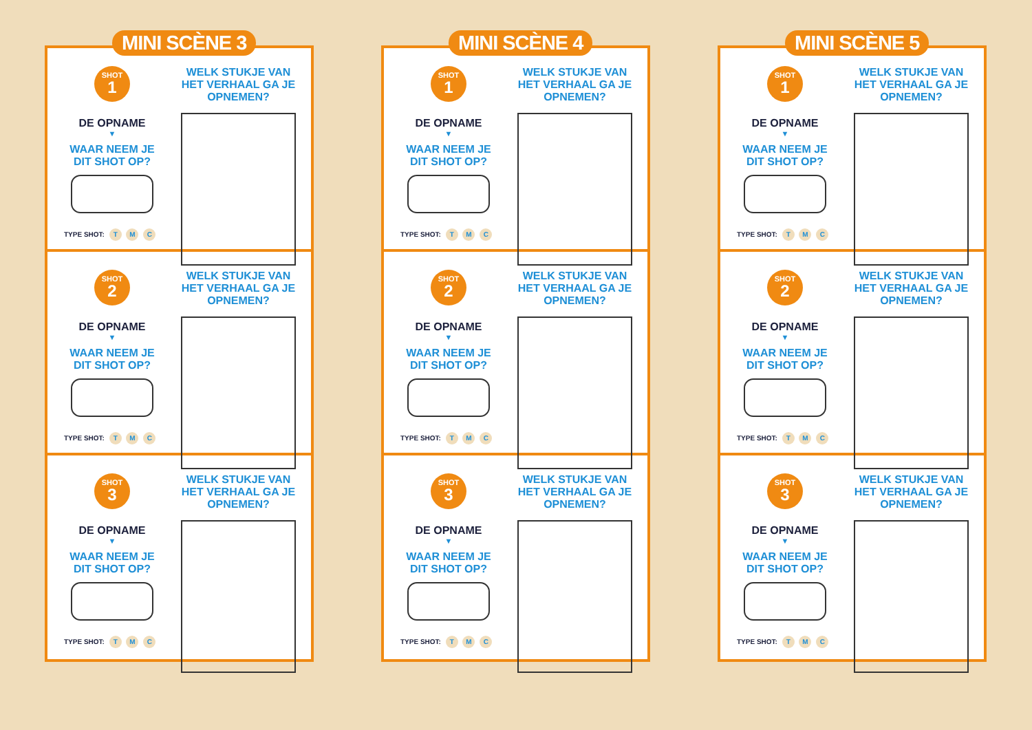MINI SCÈNE 3
SHOT
1
DE OPNAME
▼
WAAR NEEM JE DIT SHOT OP?
TYPE SHOT: T M C
WELK STUKJE VAN HET VERHAAL GA JE OPNEMEN?
SHOT
2
DE OPNAME
▼
WAAR NEEM JE DIT SHOT OP?
TYPE SHOT: T M C
WELK STUKJE VAN HET VERHAAL GA JE OPNEMEN?
SHOT
3
DE OPNAME
▼
WAAR NEEM JE DIT SHOT OP?
TYPE SHOT: T M C
WELK STUKJE VAN HET VERHAAL GA JE OPNEMEN?
MINI SCÈNE 4
SHOT
1
DE OPNAME
▼
WAAR NEEM JE DIT SHOT OP?
TYPE SHOT: T M C
WELK STUKJE VAN HET VERHAAL GA JE OPNEMEN?
SHOT
2
DE OPNAME
▼
WAAR NEEM JE DIT SHOT OP?
TYPE SHOT: T M C
WELK STUKJE VAN HET VERHAAL GA JE OPNEMEN?
SHOT
3
DE OPNAME
▼
WAAR NEEM JE DIT SHOT OP?
TYPE SHOT: T M C
WELK STUKJE VAN HET VERHAAL GA JE OPNEMEN?
MINI SCÈNE 5
SHOT
1
DE OPNAME
▼
WAAR NEEM JE DIT SHOT OP?
TYPE SHOT: T M C
WELK STUKJE VAN HET VERHAAL GA JE OPNEMEN?
SHOT
2
DE OPNAME
▼
WAAR NEEM JE DIT SHOT OP?
TYPE SHOT: T M C
WELK STUKJE VAN HET VERHAAL GA JE OPNEMEN?
SHOT
3
DE OPNAME
▼
WAAR NEEM JE DIT SHOT OP?
TYPE SHOT: T M C
WELK STUKJE VAN HET VERHAAL GA JE OPNEMEN?